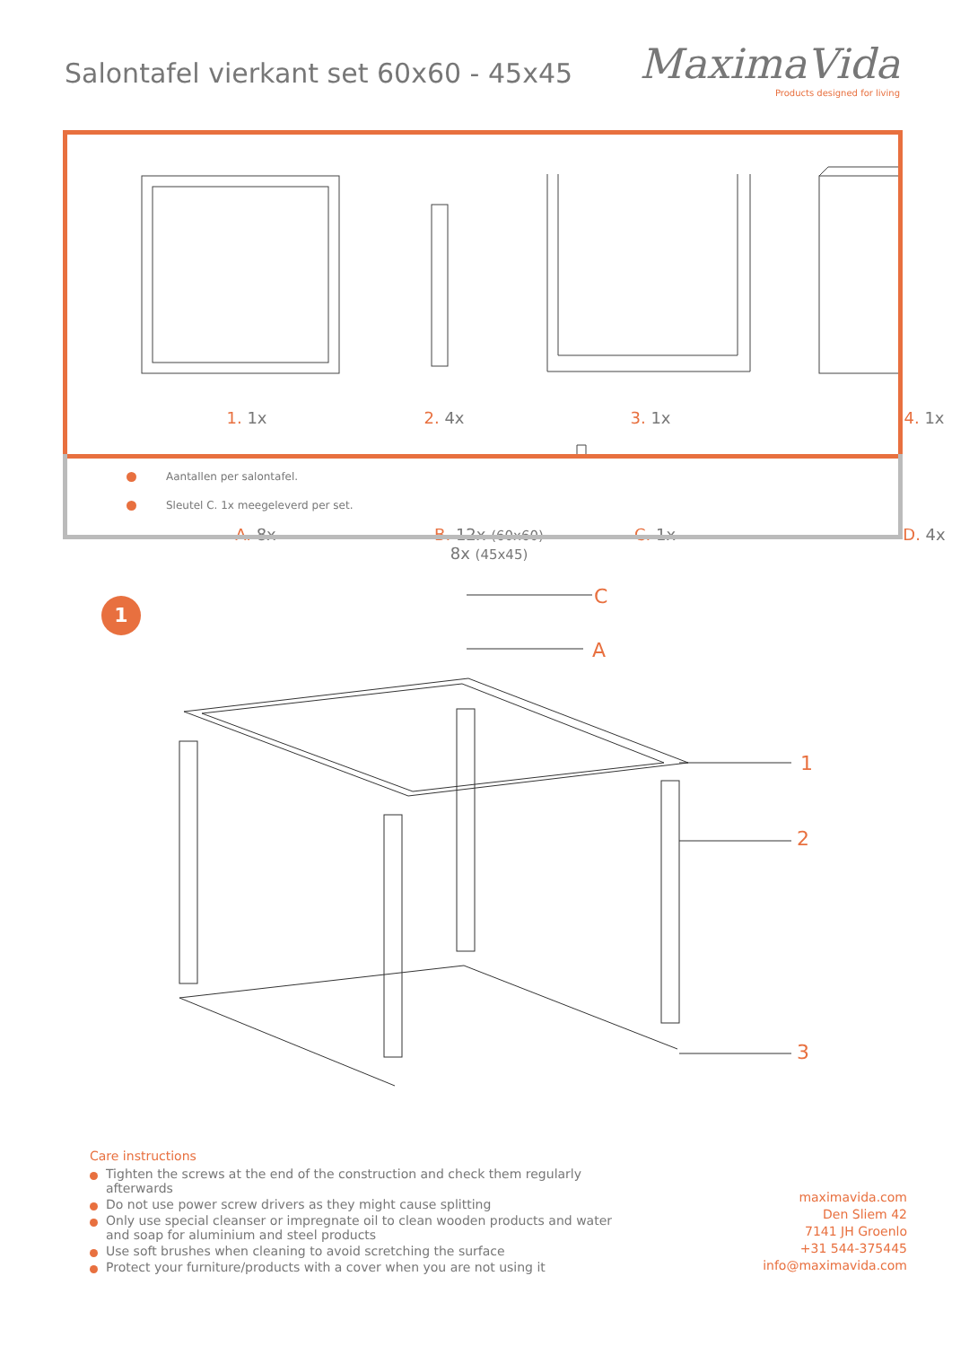Salontafel vierkant set 60x60 - 45x45
MaximaVida
Products designed for living
1. 1x 2. 4x 3. 1x 4. 1x
A. 8x
B. 12x (60x60)
8x (45x45)
C. 1x D. 4x
Aantallen per salontafel.
Sleutel C. 1x meegeleverd per set.
1 C
A
1
2
3
Care instructions
Tighten the screws at the end of the construction and check them regularly afterwards
Do not use power screw drivers as they might cause splitting
Only use special cleanser or impregnate oil to clean wooden products and water and soap for aluminium and steel products
Use soft brushes when cleaning to avoid scretching the surface
Protect your furniture/products with a cover when you are not using it
maximavida.com
Den Sliem 42
7141 JH Groenlo
+31 544-375445
info@maximavida.com